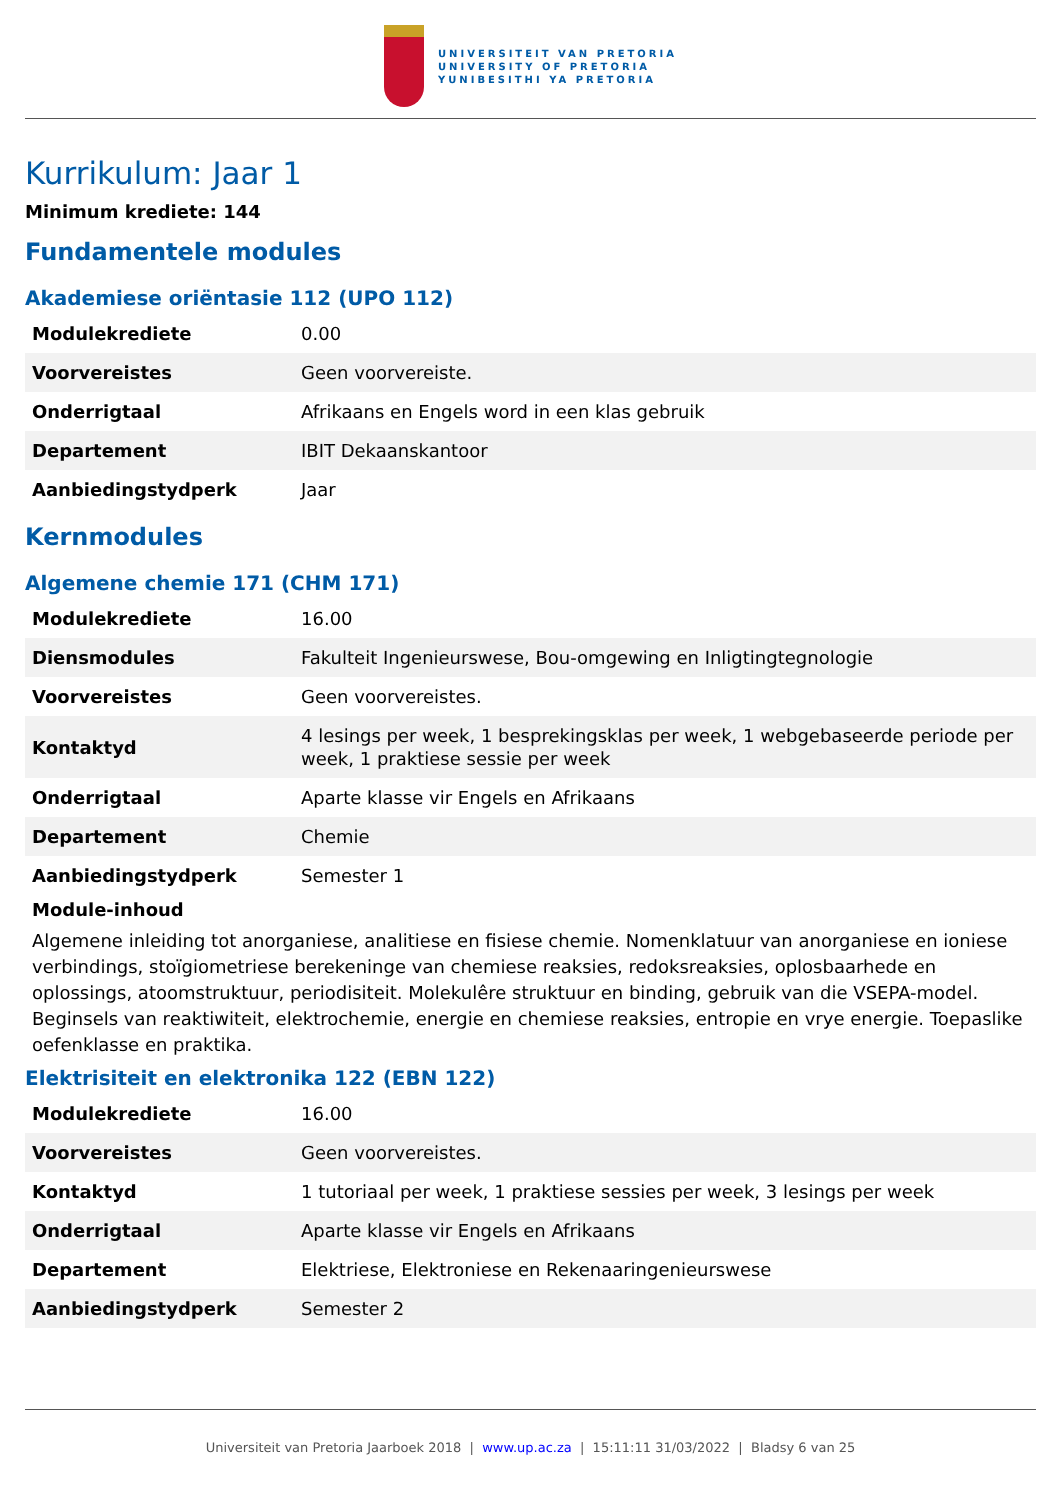UNIVERSITEIT VAN PRETORIA
UNIVERSITY OF PRETORIA
YUNIBESITHI YA PRETORIA
Kurrikulum: Jaar 1
Minimum krediete: 144
Fundamentele modules
Akademiese oriëntasie 112 (UPO 112)
| Modulekrediete | 0.00 |
| Voorvereistes | Geen voorvereiste. |
| Onderrigtaal | Afrikaans en Engels word in een klas gebruik |
| Departement | IBIT Dekaanskantoor |
| Aanbiedingstydperk | Jaar |
Kernmodules
Algemene chemie 171 (CHM 171)
| Modulekrediete | 16.00 |
| Diensmodules | Fakulteit Ingenieurswese, Bou-omgewing en Inligtingtegnologie |
| Voorvereistes | Geen voorvereistes. |
| Kontaktyd | 4 lesings per week, 1 besprekingsklas per week, 1 webgebaseerde periode per week, 1 praktiese sessie per week |
| Onderrigtaal | Aparte klasse vir Engels en Afrikaans |
| Departement | Chemie |
| Aanbiedingstydperk | Semester 1 |
Module-inhoud
Algemene inleiding tot anorganiese, analitiese en fisiese chemie. Nomenklatuur van anorganiese en ioniese verbindings, stoïgiometriese berekeninge van chemiese reaksies, redoksreaksies, oplosbaarhede en oplossings, atoomstruktuur, periodisiteit. Molekulêre struktuur en binding, gebruik van die VSEPA-model. Beginsels van reaktiwiteit, elektrochemie, energie en chemiese reaksies, entropie en vrye energie. Toepaslike oefenklasse en praktika.
Elektrisiteit en elektronika 122 (EBN 122)
| Modulekrediete | 16.00 |
| Voorvereistes | Geen voorvereistes. |
| Kontaktyd | 1 tutoriaal per week, 1 praktiese sessies per week, 3 lesings per week |
| Onderrigtaal | Aparte klasse vir Engels en Afrikaans |
| Departement | Elektriese, Elektroniese en Rekenaaringenieurswese |
| Aanbiedingstydperk | Semester 2 |
Universiteit van Pretoria Jaarboek 2018 | www.up.ac.za | 15:11:11 31/03/2022 | Bladsy 6 van 25